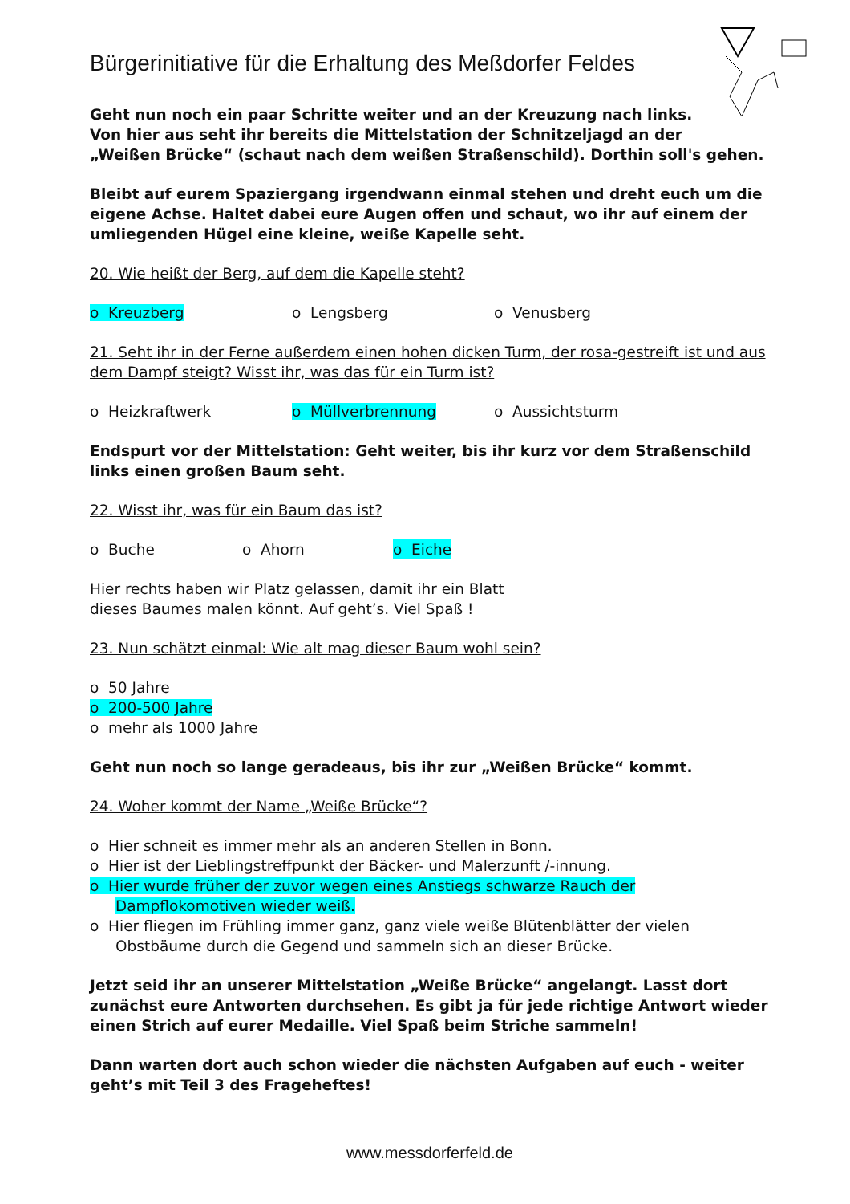Bürgerinitiative für die Erhaltung des Meßdorfer Feldes
Geht nun noch ein paar Schritte weiter und an der Kreuzung nach links.
Von hier aus seht ihr bereits die Mittelstation der Schnitzeljagd an der
„Weißen Brücke“ (schaut nach dem weißen Straßenschild). Dorthin soll's gehen.
Bleibt auf eurem Spaziergang irgendwann einmal stehen und dreht euch um die eigene Achse. Haltet dabei eure Augen offen und schaut, wo ihr auf einem der umliegenden Hügel eine kleine, weiße Kapelle seht.
20. Wie heißt der Berg, auf dem die Kapelle steht?
o Kreuzberg o Lengsberg o Venusberg
21. Seht ihr in der Ferne außerdem einen hohen dicken Turm, der rosa-gestreift ist und aus dem Dampf steigt? Wisst ihr, was das für ein Turm ist?
o Heizkraftwerk o Müllverbrennung o Aussichtsturm
Endspurt vor der Mittelstation: Geht weiter, bis ihr kurz vor dem Straßenschild links einen großen Baum seht.
22. Wisst ihr, was für ein Baum das ist?
o Buche o Ahorn o Eiche
Hier rechts haben wir Platz gelassen, damit ihr ein Blatt
dieses Baumes malen könnt. Auf geht’s. Viel Spaß !
23. Nun schätzt einmal: Wie alt mag dieser Baum wohl sein?
o 50 Jahre
o 200-500 Jahre
o mehr als 1000 Jahre
Geht nun noch so lange geradeaus, bis ihr zur „Weißen Brücke“ kommt.
24. Woher kommt der Name „Weiße Brücke“?
o Hier schneit es immer mehr als an anderen Stellen in Bonn.
o Hier ist der Lieblingstreffpunkt der Bäcker- und Malerzunft /-innung.
o Hier wurde früher der zuvor wegen eines Anstiegs schwarze Rauch der
Dampflokomotiven wieder weiß.
o Hier fliegen im Frühling immer ganz, ganz viele weiße Blütenblätter der vielen
Obstbäume durch die Gegend und sammeln sich an dieser Brücke.
Jetzt seid ihr an unserer Mittelstation „Weiße Brücke“ angelangt. Lasst dort zunächst eure Antworten durchsehen. Es gibt ja für jede richtige Antwort wieder einen Strich auf eurer Medaille. Viel Spaß beim Striche sammeln!
Dann warten dort auch schon wieder die nächsten Aufgaben auf euch - weiter geht’s mit Teil 3 des Frageheftes!
www.messdorferfeld.de